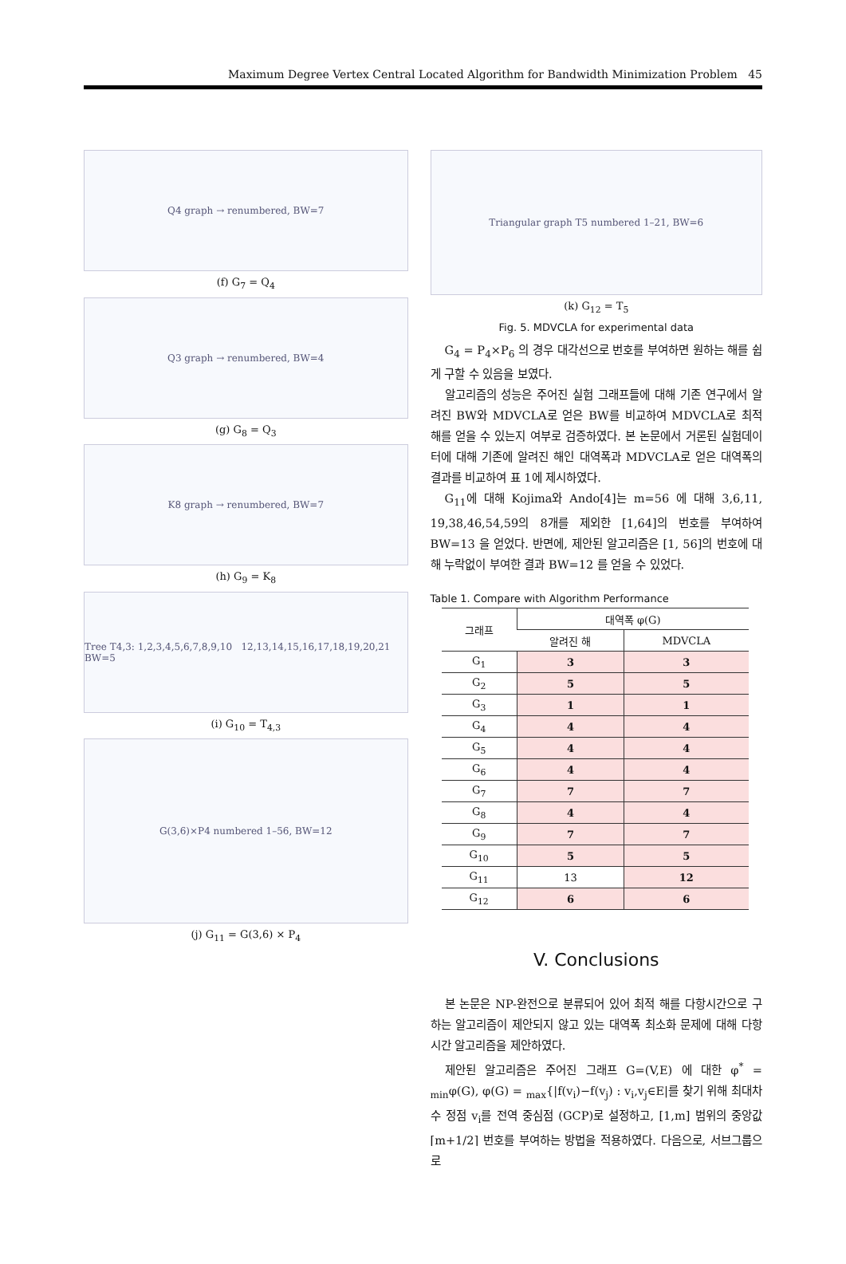Maximum Degree Vertex Central Located Algorithm for Bandwidth Minimization Problem 45
Q4 graph → renumbered, BW=7
(f) G<sub>7</sub> = Q<sub>4</sub>
Q3 graph → renumbered, BW=4
(g) G<sub>8</sub> = Q<sub>3</sub>
K8 graph → renumbered, BW=7
(h) G<sub>9</sub> = K<sub>8</sub>
Tree T4,3: 1,2,3,4,5,6,7,8,9,10 12,13,14,15,16,17,18,19,20,21 BW=5
(i) G<sub>10</sub> = T<sub>4,3</sub>
G(3,6)×P4 numbered 1–56, BW=12
(j) G<sub>11</sub> = G(3,6) × P<sub>4</sub>
Triangular graph T5 numbered 1–21, BW=6
(k) G<sub>12</sub> = T<sub>5</sub>
Fig. 5. MDVCLA for experimental data
G<sub>4</sub> = P<sub>4</sub>×P<sub>6</sub> 의 경우 대각선으로 번호를 부여하면 원하는 해를 쉽게 구할 수 있음을 보였다.
알고리즘의 성능은 주어진 실험 그래프들에 대해 기존 연구에서 알려진 BW와 MDVCLA로 얻은 BW를 비교하여 MDVCLA로 최적 해를 얻을 수 있는지 여부로 검증하였다. 본 논문에서 거론된 실험데이터에 대해 기존에 알려진 해인 대역폭과 MDVCLA로 얻은 대역폭의 결과를 비교하여 표 1에 제시하였다.
G<sub>11</sub>에 대해 Kojima와 Ando[4]는 m=56 에 대해 3,6,11, 19,38,46,54,59의 8개를 제외한 [1,64]의 번호를 부여하여 BW=13 을 얻었다. 반면에, 제안된 알고리즘은 [1, 56]의 번호에 대해 누락없이 부여한 결과 BW=12 를 얻을 수 있었다.
Table 1. Compare with Algorithm Performance
| 그래프 | 대역폭 φ(G) | |
| --- | --- | --- |
| | 알려진 해 | MDVCLA |
| G<sub>1</sub> | 3 | 3 |
| G<sub>2</sub> | 5 | 5 |
| G<sub>3</sub> | 1 | 1 |
| G<sub>4</sub> | 4 | 4 |
| G<sub>5</sub> | 4 | 4 |
| G<sub>6</sub> | 4 | 4 |
| G<sub>7</sub> | 7 | 7 |
| G<sub>8</sub> | 4 | 4 |
| G<sub>9</sub> | 7 | 7 |
| G<sub>10</sub> | 5 | 5 |
| G<sub>11</sub> | 13 | 12 |
| G<sub>12</sub> | 6 | 6 |
V. Conclusions
본 논문은 NP-완전으로 분류되어 있어 최적 해를 다항시간으로 구하는 알고리즘이 제안되지 않고 있는 대역폭 최소화 문제에 대해 다항시간 알고리즘을 제안하였다.
제안된 알고리즘은 주어진 그래프 G=(V,E) 에 대한 φ<sup>*</sup> = <sub>min</sub>φ(G), φ(G) = <sub>max</sub>{|f(v<sub>i</sub>)−f(v<sub>j</sub>) : v<sub>i</sub>,v<sub>j</sub>∈E|를 찾기 위해 최대차수 정점 v<sub>i</sub>를 전역 중심점 (GCP)로 설정하고, [1,m] 범위의 중앙값 ⌈m+1/2⌉ 번호를 부여하는 방법을 적용하였다. 다음으로, 서브그룹으로